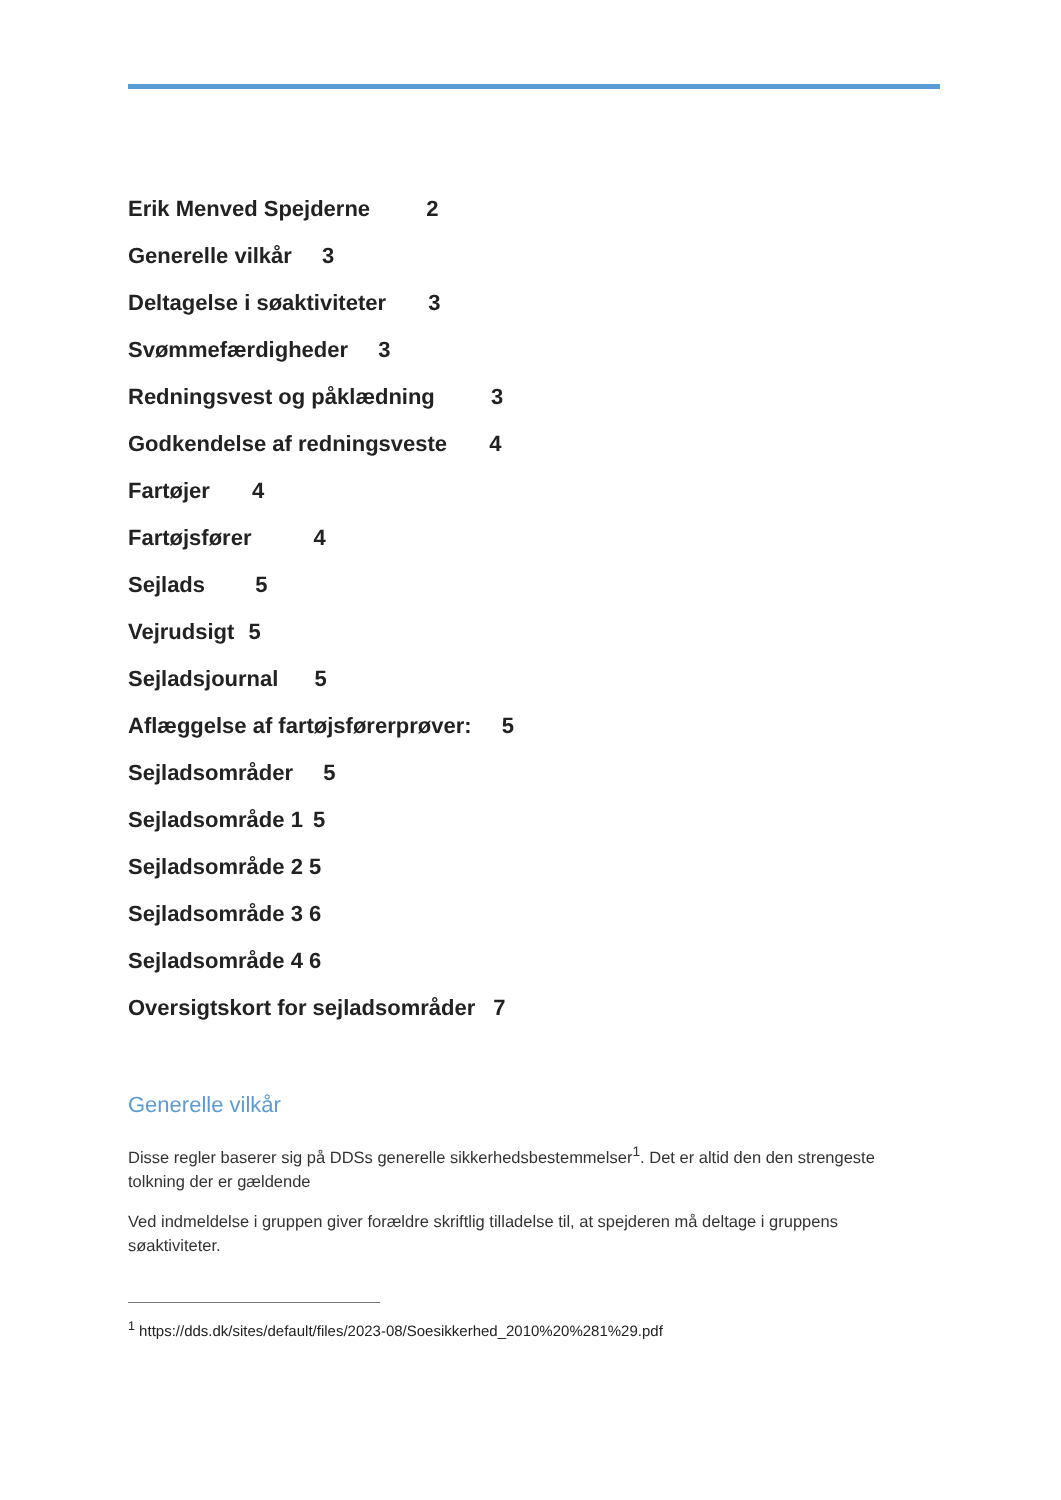Erik Menved Spejderne 2
Generelle vilkår 3
Deltagelse i søaktiviteter 3
Svømmefærdigheder 3
Redningsvest og påklædning 3
Godkendelse af redningsveste 4
Fartøjer 4
Fartøjsfører 4
Sejlads 5
Vejrudsigt 5
Sejladsjournal 5
Aflæggelse af fartøjsførerprøver: 5
Sejladsområder 5
Sejladsområde 1 5
Sejladsområde 2 5
Sejladsområde 3 6
Sejladsområde 4 6
Oversigtskort for sejladsområder 7
Generelle vilkår
Disse regler baserer sig på DDSs generelle sikkerhedsbestemmelser<sup>1</sup>. Det er altid den den strengeste tolkning der er gældende
Ved indmeldelse i gruppen giver forældre skriftlig tilladelse til, at spejderen må deltage i gruppens søaktiviteter.
<sup>1</sup> https://dds.dk/sites/default/files/2023-08/Soesikkerhed_2010%20%281%29.pdf